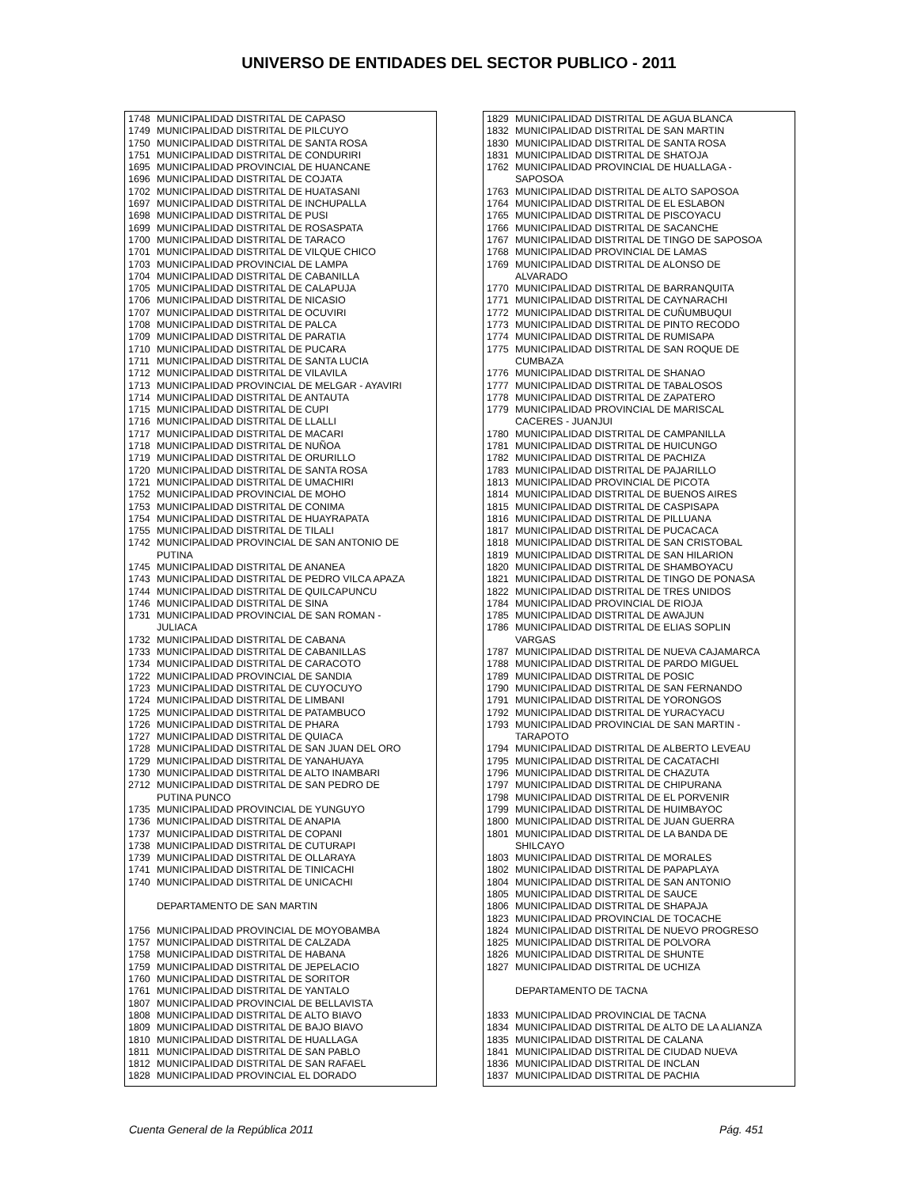UNIVERSO DE ENTIDADES DEL SECTOR PUBLICO - 2011
| 1748 | MUNICIPALIDAD DISTRITAL DE CAPASO |
| 1749 | MUNICIPALIDAD DISTRITAL DE PILCUYO |
| 1750 | MUNICIPALIDAD DISTRITAL DE SANTA ROSA |
| 1751 | MUNICIPALIDAD DISTRITAL DE CONDURIRI |
| 1695 | MUNICIPALIDAD PROVINCIAL DE HUANCANE |
| 1696 | MUNICIPALIDAD DISTRITAL DE COJATA |
| 1702 | MUNICIPALIDAD DISTRITAL DE HUATASANI |
| 1697 | MUNICIPALIDAD DISTRITAL DE INCHUPALLA |
| 1698 | MUNICIPALIDAD DISTRITAL DE PUSI |
| 1699 | MUNICIPALIDAD DISTRITAL DE ROSASPATA |
| 1700 | MUNICIPALIDAD DISTRITAL DE TARACO |
| 1701 | MUNICIPALIDAD DISTRITAL DE VILQUE CHICO |
| 1703 | MUNICIPALIDAD PROVINCIAL DE LAMPA |
| 1704 | MUNICIPALIDAD DISTRITAL DE CABANILLA |
| 1705 | MUNICIPALIDAD DISTRITAL DE CALAPUJA |
| 1706 | MUNICIPALIDAD DISTRITAL DE NICASIO |
| 1707 | MUNICIPALIDAD DISTRITAL DE OCUVIRI |
| 1708 | MUNICIPALIDAD DISTRITAL DE PALCA |
| 1709 | MUNICIPALIDAD DISTRITAL DE PARATIA |
| 1710 | MUNICIPALIDAD DISTRITAL DE PUCARA |
| 1711 | MUNICIPALIDAD DISTRITAL DE SANTA LUCIA |
| 1712 | MUNICIPALIDAD DISTRITAL DE VILAVILA |
| 1713 | MUNICIPALIDAD PROVINCIAL DE MELGAR - AYAVIRI |
| 1714 | MUNICIPALIDAD DISTRITAL DE ANTAUTA |
| 1715 | MUNICIPALIDAD DISTRITAL DE CUPI |
| 1716 | MUNICIPALIDAD DISTRITAL DE LLALLI |
| 1717 | MUNICIPALIDAD DISTRITAL DE MACARI |
| 1718 | MUNICIPALIDAD DISTRITAL DE NUÑOA |
| 1719 | MUNICIPALIDAD DISTRITAL DE ORURILLO |
| 1720 | MUNICIPALIDAD DISTRITAL DE SANTA ROSA |
| 1721 | MUNICIPALIDAD DISTRITAL DE UMACHIRI |
| 1752 | MUNICIPALIDAD PROVINCIAL DE MOHO |
| 1753 | MUNICIPALIDAD DISTRITAL DE CONIMA |
| 1754 | MUNICIPALIDAD DISTRITAL DE HUAYRAPATA |
| 1755 | MUNICIPALIDAD DISTRITAL DE TILALI |
| 1742 | MUNICIPALIDAD PROVINCIAL DE SAN ANTONIO DE PUTINA |
| 1745 | MUNICIPALIDAD DISTRITAL DE ANANEA |
| 1743 | MUNICIPALIDAD DISTRITAL DE PEDRO VILCA APAZA |
| 1744 | MUNICIPALIDAD DISTRITAL DE QUILCAPUNCU |
| 1746 | MUNICIPALIDAD DISTRITAL DE SINA |
| 1731 | MUNICIPALIDAD PROVINCIAL DE SAN ROMAN - JULIACA |
| 1732 | MUNICIPALIDAD DISTRITAL DE CABANA |
| 1733 | MUNICIPALIDAD DISTRITAL DE CABANILLAS |
| 1734 | MUNICIPALIDAD DISTRITAL DE CARACOTO |
| 1722 | MUNICIPALIDAD PROVINCIAL DE SANDIA |
| 1723 | MUNICIPALIDAD DISTRITAL DE CUYOCUYO |
| 1724 | MUNICIPALIDAD DISTRITAL DE LIMBANI |
| 1725 | MUNICIPALIDAD DISTRITAL DE PATAMBUCO |
| 1726 | MUNICIPALIDAD DISTRITAL DE PHARA |
| 1727 | MUNICIPALIDAD DISTRITAL DE QUIACA |
| 1728 | MUNICIPALIDAD DISTRITAL DE SAN JUAN DEL ORO |
| 1729 | MUNICIPALIDAD DISTRITAL DE YANAHUAYA |
| 1730 | MUNICIPALIDAD DISTRITAL DE ALTO INAMBARI |
| 2712 | MUNICIPALIDAD DISTRITAL DE SAN PEDRO DE PUTINA PUNCO |
| 1735 | MUNICIPALIDAD PROVINCIAL DE YUNGUYO |
| 1736 | MUNICIPALIDAD DISTRITAL DE ANAPIA |
| 1737 | MUNICIPALIDAD DISTRITAL DE COPANI |
| 1738 | MUNICIPALIDAD DISTRITAL DE CUTURAPI |
| 1739 | MUNICIPALIDAD DISTRITAL DE OLLARAYA |
| 1741 | MUNICIPALIDAD DISTRITAL DE TINICACHI |
| 1740 | MUNICIPALIDAD DISTRITAL DE UNICACHI |
| | DEPARTAMENTO DE SAN MARTIN |
| 1756 | MUNICIPALIDAD PROVINCIAL DE MOYOBAMBA |
| 1757 | MUNICIPALIDAD DISTRITAL DE CALZADA |
| 1758 | MUNICIPALIDAD DISTRITAL DE HABANA |
| 1759 | MUNICIPALIDAD DISTRITAL DE JEPELACIO |
| 1760 | MUNICIPALIDAD DISTRITAL DE SORITOR |
| 1761 | MUNICIPALIDAD DISTRITAL DE YANTALO |
| 1807 | MUNICIPALIDAD PROVINCIAL DE BELLAVISTA |
| 1808 | MUNICIPALIDAD DISTRITAL DE ALTO BIAVO |
| 1809 | MUNICIPALIDAD DISTRITAL DE BAJO BIAVO |
| 1810 | MUNICIPALIDAD DISTRITAL DE HUALLAGA |
| 1811 | MUNICIPALIDAD DISTRITAL DE SAN PABLO |
| 1812 | MUNICIPALIDAD DISTRITAL DE SAN RAFAEL |
| 1828 | MUNICIPALIDAD PROVINCIAL EL DORADO |
| 1829 | MUNICIPALIDAD DISTRITAL DE AGUA BLANCA |
| 1832 | MUNICIPALIDAD DISTRITAL DE SAN MARTIN |
| 1830 | MUNICIPALIDAD DISTRITAL DE SANTA ROSA |
| 1831 | MUNICIPALIDAD DISTRITAL DE SHATOJA |
| 1762 | MUNICIPALIDAD PROVINCIAL DE HUALLAGA - SAPOSOA |
| 1763 | MUNICIPALIDAD DISTRITAL DE ALTO SAPOSOA |
| 1764 | MUNICIPALIDAD DISTRITAL DE EL ESLABON |
| 1765 | MUNICIPALIDAD DISTRITAL DE PISCOYACU |
| 1766 | MUNICIPALIDAD DISTRITAL DE SACANCHE |
| 1767 | MUNICIPALIDAD DISTRITAL DE TINGO DE SAPOSOA |
| 1768 | MUNICIPALIDAD PROVINCIAL DE LAMAS |
| 1769 | MUNICIPALIDAD DISTRITAL DE ALONSO DE ALVARADO |
| 1770 | MUNICIPALIDAD DISTRITAL DE BARRANQUITA |
| 1771 | MUNICIPALIDAD DISTRITAL DE CAYNARACHI |
| 1772 | MUNICIPALIDAD DISTRITAL DE CUÑUMBUQUI |
| 1773 | MUNICIPALIDAD DISTRITAL DE PINTO RECODO |
| 1774 | MUNICIPALIDAD DISTRITAL DE RUMISAPA |
| 1775 | MUNICIPALIDAD DISTRITAL DE SAN ROQUE DE CUMBAZA |
| 1776 | MUNICIPALIDAD DISTRITAL DE SHANAO |
| 1777 | MUNICIPALIDAD DISTRITAL DE TABALOSOS |
| 1778 | MUNICIPALIDAD DISTRITAL DE ZAPATERO |
| 1779 | MUNICIPALIDAD PROVINCIAL DE MARISCAL CACERES - JUANJUI |
| 1780 | MUNICIPALIDAD DISTRITAL DE CAMPANILLA |
| 1781 | MUNICIPALIDAD DISTRITAL DE HUICUNGO |
| 1782 | MUNICIPALIDAD DISTRITAL DE PACHIZA |
| 1783 | MUNICIPALIDAD DISTRITAL DE PAJARILLO |
| 1813 | MUNICIPALIDAD PROVINCIAL DE PICOTA |
| 1814 | MUNICIPALIDAD DISTRITAL DE BUENOS AIRES |
| 1815 | MUNICIPALIDAD DISTRITAL DE CASPISAPA |
| 1816 | MUNICIPALIDAD DISTRITAL DE PILLUANA |
| 1817 | MUNICIPALIDAD DISTRITAL DE PUCACACA |
| 1818 | MUNICIPALIDAD DISTRITAL DE SAN CRISTOBAL |
| 1819 | MUNICIPALIDAD DISTRITAL DE SAN HILARION |
| 1820 | MUNICIPALIDAD DISTRITAL DE SHAMBOYACU |
| 1821 | MUNICIPALIDAD DISTRITAL DE TINGO DE PONASA |
| 1822 | MUNICIPALIDAD DISTRITAL DE TRES UNIDOS |
| 1784 | MUNICIPALIDAD PROVINCIAL DE RIOJA |
| 1785 | MUNICIPALIDAD DISTRITAL DE AWAJUN |
| 1786 | MUNICIPALIDAD DISTRITAL DE ELIAS SOPLIN VARGAS |
| 1787 | MUNICIPALIDAD DISTRITAL DE NUEVA CAJAMARCA |
| 1788 | MUNICIPALIDAD DISTRITAL DE PARDO MIGUEL |
| 1789 | MUNICIPALIDAD DISTRITAL DE POSIC |
| 1790 | MUNICIPALIDAD DISTRITAL DE SAN FERNANDO |
| 1791 | MUNICIPALIDAD DISTRITAL DE YORONGOS |
| 1792 | MUNICIPALIDAD DISTRITAL DE YURACYACU |
| 1793 | MUNICIPALIDAD PROVINCIAL DE SAN MARTIN - TARAPOTO |
| 1794 | MUNICIPALIDAD DISTRITAL DE ALBERTO LEVEAU |
| 1795 | MUNICIPALIDAD DISTRITAL DE CACATACHI |
| 1796 | MUNICIPALIDAD DISTRITAL DE CHAZUTA |
| 1797 | MUNICIPALIDAD DISTRITAL DE CHIPURANA |
| 1798 | MUNICIPALIDAD DISTRITAL DE EL PORVENIR |
| 1799 | MUNICIPALIDAD DISTRITAL DE HUIMBAYOC |
| 1800 | MUNICIPALIDAD DISTRITAL DE JUAN GUERRA |
| 1801 | MUNICIPALIDAD DISTRITAL DE LA BANDA DE SHILCAYO |
| 1803 | MUNICIPALIDAD DISTRITAL DE MORALES |
| 1802 | MUNICIPALIDAD DISTRITAL DE PAPAPLAYA |
| 1804 | MUNICIPALIDAD DISTRITAL DE SAN ANTONIO |
| 1805 | MUNICIPALIDAD DISTRITAL DE SAUCE |
| 1806 | MUNICIPALIDAD DISTRITAL DE SHAPAJA |
| 1823 | MUNICIPALIDAD PROVINCIAL DE TOCACHE |
| 1824 | MUNICIPALIDAD DISTRITAL DE NUEVO PROGRESO |
| 1825 | MUNICIPALIDAD DISTRITAL DE POLVORA |
| 1826 | MUNICIPALIDAD DISTRITAL DE SHUNTE |
| 1827 | MUNICIPALIDAD DISTRITAL DE UCHIZA |
| | DEPARTAMENTO DE TACNA |
| 1833 | MUNICIPALIDAD PROVINCIAL DE TACNA |
| 1834 | MUNICIPALIDAD DISTRITAL DE ALTO DE LA ALIANZA |
| 1835 | MUNICIPALIDAD DISTRITAL DE CALANA |
| 1841 | MUNICIPALIDAD DISTRITAL DE CIUDAD NUEVA |
| 1836 | MUNICIPALIDAD DISTRITAL DE INCLAN |
| 1837 | MUNICIPALIDAD DISTRITAL DE PACHIA |
Cuenta General de la República 2011 Pág. 451